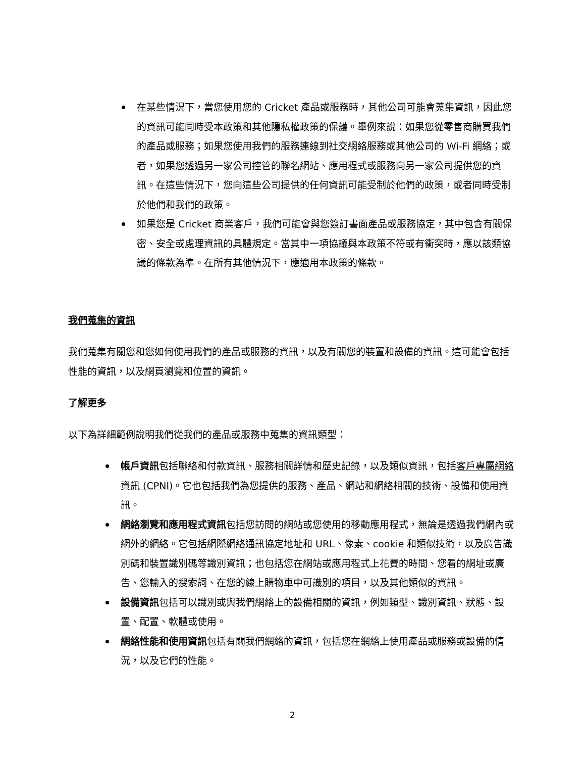在某些情況下，當您使用您的 Cricket 產品或服務時，其他公司可能會蒐集資訊，因此您的資訊可能同時受本政策和其他隱私權政策的保護。舉例來說：如果您從零售商購買我們的產品或服務；如果您使用我們的服務連線到社交網絡服務或其他公司的 Wi-Fi 網絡；或者，如果您透過另一家公司控管的聯名網站、應用程式或服務向另一家公司提供您的資訊。在這些情況下，您向這些公司提供的任何資訊可能受制於他們的政策，或者同時受制於他們和我們的政策。
如果您是 Cricket 商業客戶，我們可能會與您簽訂書面產品或服務協定，其中包含有關保密、安全或處理資訊的具體規定。當其中一項協議與本政策不符或有衝突時，應以該類協議的條款為準。在所有其他情況下，應適用本政策的條款。
我們蒐集的資訊
我們蒐集有關您和您如何使用我們的產品或服務的資訊，以及有關您的裝置和設備的資訊。這可能會包括性能的資訊，以及網頁瀏覽和位置的資訊。
了解更多
以下為詳細範例說明我們從我們的產品或服務中蒐集的資訊類型：
帳戶資訊包括聯絡和付款資訊、服務相關詳情和歷史記錄，以及類似資訊，包括客戶專屬網絡資訊 (CPNI)。它也包括我們為您提供的服務、產品、網站和網絡相關的技術、設備和使用資訊。
網絡瀏覽和應用程式資訊包括您訪問的網站或您使用的移動應用程式，無論是透過我們網內或網外的網絡。它包括網際網絡通訊協定地址和 URL、像素、cookie 和類似技術，以及廣告識別碼和裝置識別碼等識別資訊；也包括您在網站或應用程式上花費的時間、您看的網址或廣告、您輸入的搜索詞、在您的線上購物車中可識別的項目，以及其他類似的資訊。
設備資訊包括可以識別或與我們網絡上的設備相關的資訊，例如類型、識別資訊、狀態、設置、配置、軟體或使用。
網絡性能和使用資訊包括有關我們網絡的資訊，包括您在網絡上使用產品或服務或設備的情況，以及它們的性能。
2